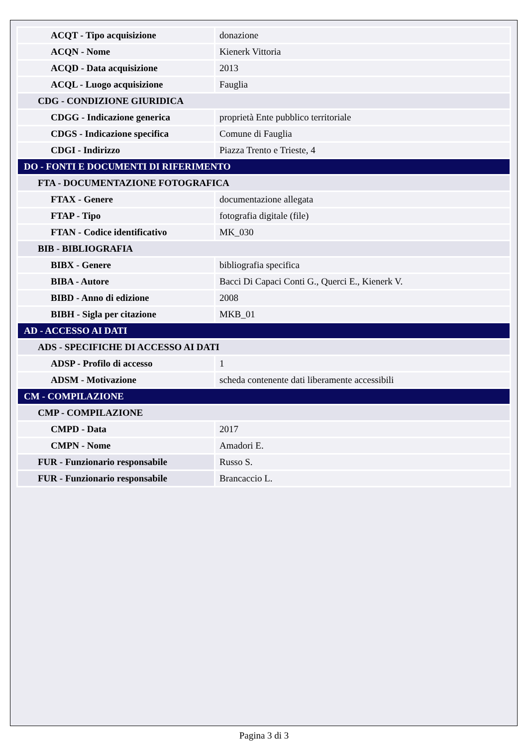| ACQT - Tipo acquisizione | donazione |
| ACQN - Nome | Kienerk Vittoria |
| ACQD - Data acquisizione | 2013 |
| ACQL - Luogo acquisizione | Fauglia |
| CDG - CONDIZIONE GIURIDICA | |
| CDGG - Indicazione generica | proprietà Ente pubblico territoriale |
| CDGS - Indicazione specifica | Comune di Fauglia |
| CDGI - Indirizzo | Piazza Trento e Trieste, 4 |
| DO - FONTI E DOCUMENTI DI RIFERIMENTO | |
| FTA - DOCUMENTAZIONE FOTOGRAFICA | |
| FTAX - Genere | documentazione allegata |
| FTAP - Tipo | fotografia digitale (file) |
| FTAN - Codice identificativo | MK_030 |
| BIB - BIBLIOGRAFIA | |
| BIBX - Genere | bibliografia specifica |
| BIBA - Autore | Bacci Di Capaci Conti G., Querci E., Kienerk V. |
| BIBD - Anno di edizione | 2008 |
| BIBH - Sigla per citazione | MKB_01 |
| AD - ACCESSO AI DATI | |
| ADS - SPECIFICHE DI ACCESSO AI DATI | |
| ADSP - Profilo di accesso | 1 |
| ADSM - Motivazione | scheda contenente dati liberamente accessibili |
| CM - COMPILAZIONE | |
| CMP - COMPILAZIONE | |
| CMPD - Data | 2017 |
| CMPN - Nome | Amadori E. |
| FUR - Funzionario responsabile | Russo S. |
| FUR - Funzionario responsabile | Brancaccio L. |
Pagina 3 di 3